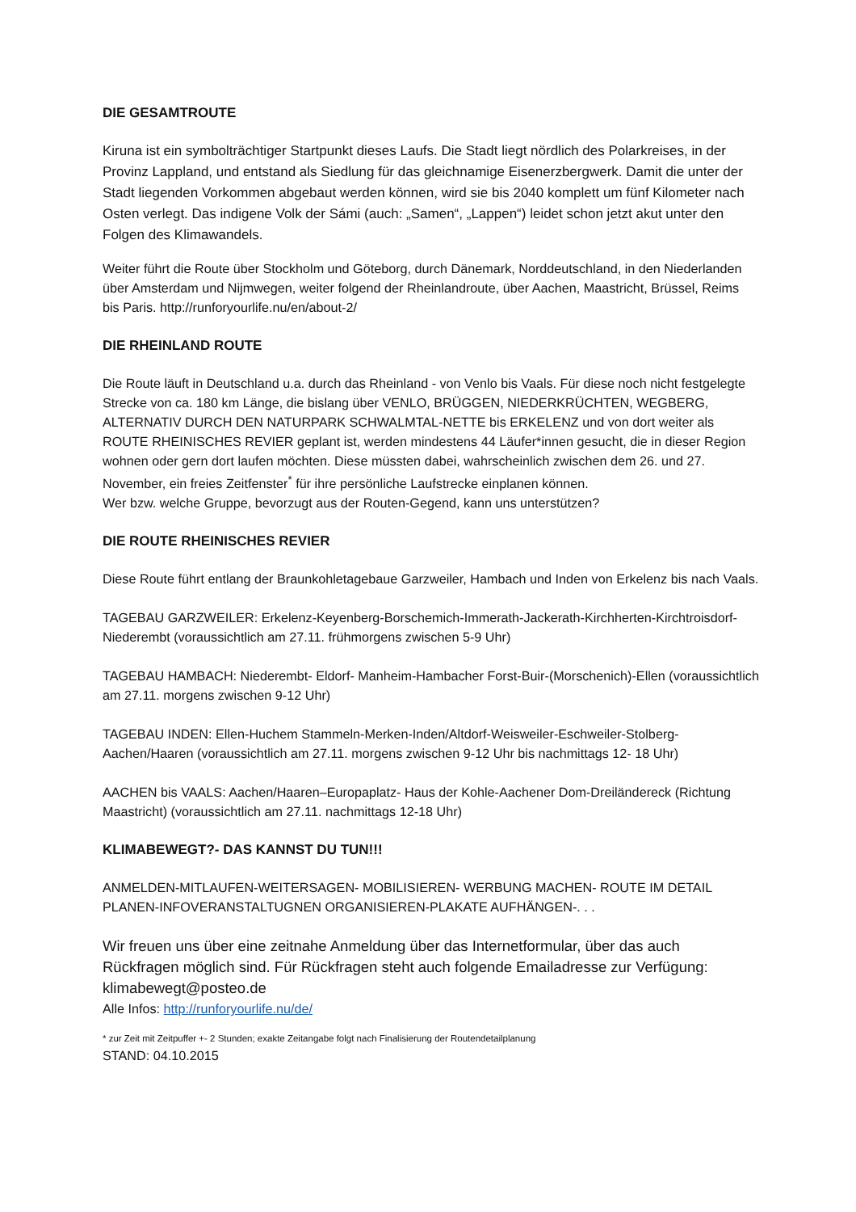DIE GESAMTROUTE
Kiruna ist ein symbolträchtiger Startpunkt dieses Laufs. Die Stadt liegt nördlich des Polarkreises, in der Provinz Lappland, und entstand als Siedlung für das gleichnamige Eisenerzbergwerk. Damit die unter der Stadt liegenden Vorkommen abgebaut werden können, wird sie bis 2040 komplett um fünf Kilometer nach Osten verlegt. Das indigene Volk der Sámi (auch: „Samen“, „Lappen“) leidet schon jetzt akut unter den Folgen des Klimawandels.
Weiter führt die Route über Stockholm und Göteborg, durch Dänemark, Norddeutschland, in den Niederlanden über Amsterdam und Nijmwegen, weiter folgend der Rheinlandroute, über Aachen, Maastricht, Brüssel, Reims bis Paris. http://runforyourlife.nu/en/about-2/
DIE RHEINLAND ROUTE
Die Route läuft in Deutschland u.a. durch das Rheinland - von Venlo bis Vaals. Für diese noch nicht festgelegte Strecke von ca. 180 km Länge, die bislang über VENLO, BRÜGGEN, NIEDERKRÜCHTEN, WEGBERG, ALTERNATIV DURCH DEN NATURPARK SCHWALMTAL-NETTE bis ERKELENZ und von dort weiter als ROUTE RHEINISCHES REVIER geplant ist, werden mindestens 44 Läufer*innen gesucht, die in dieser Region wohnen oder gern dort laufen möchten. Diese müssten dabei, wahrscheinlich zwischen dem 26. und 27. November, ein freies Zeitfenster<sup>*</sup> für ihre persönliche Laufstrecke einplanen können.
Wer bzw. welche Gruppe, bevorzugt aus der Routen-Gegend, kann uns unterstützen?
DIE ROUTE RHEINISCHES REVIER
Diese Route führt entlang der Braunkohletagebaue Garzweiler, Hambach und Inden von Erkelenz bis nach Vaals.
TAGEBAU GARZWEILER: Erkelenz-Keyenberg-Borschemich-Immerath-Jackerath-Kirchherten-Kirchtroisdorf-Niederembt (voraussichtlich am 27.11. frühmorgens zwischen 5-9 Uhr)
TAGEBAU HAMBACH: Niederembt- Eldorf- Manheim-Hambacher Forst-Buir-(Morschenich)-Ellen (voraussichtlich am 27.11. morgens zwischen 9-12 Uhr)
TAGEBAU INDEN: Ellen-Huchem Stammeln-Merken-Inden/Altdorf-Weisweiler-Eschweiler-Stolberg-Aachen/Haaren (voraussichtlich am 27.11. morgens zwischen 9-12 Uhr bis nachmittags 12- 18 Uhr)
AACHEN bis VAALS: Aachen/Haaren–Europaplatz- Haus der Kohle-Aachener Dom-Dreiländereck (Richtung Maastricht) (voraussichtlich am 27.11. nachmittags 12-18 Uhr)
KLIMABEWEGT?- DAS KANNST DU TUN!!!
ANMELDEN-MITLAUFEN-WEITERSAGEN- MOBILISIEREN- WERBUNG MACHEN- ROUTE IM DETAIL PLANEN-INFOVERANSTALTUGNEN ORGANISIEREN-PLAKATE AUFHÄNGEN-. . .
Wir freuen uns über eine zeitnahe Anmeldung über das Internetformular, über das auch Rückfragen möglich sind. Für Rückfragen steht auch folgende Emailadresse zur Verfügung: klimabewegt@posteo.de
Alle Infos: http://runforyourlife.nu/de/
* zur Zeit mit Zeitpuffer +- 2 Stunden; exakte Zeitangabe folgt nach Finalisierung der Routendetailplanung
STAND: 04.10.2015